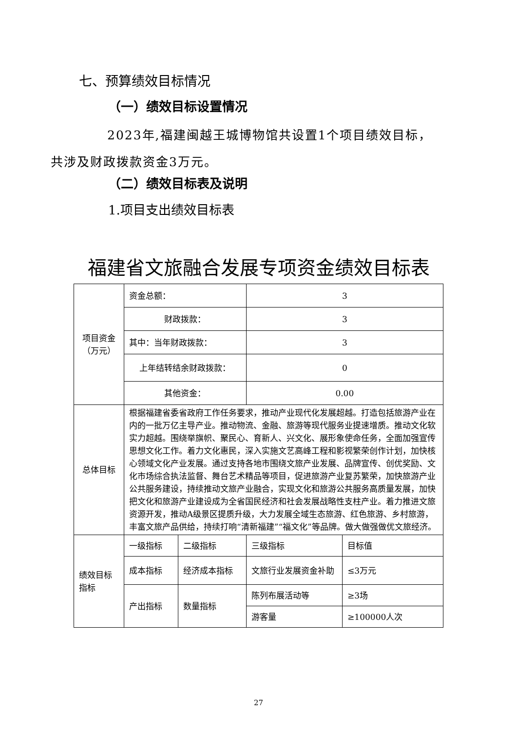七、预算绩效目标情况
（一）绩效目标设置情况
2023年,福建闽越王城博物馆共设置1个项目绩效目标，
共涉及财政拨款资金3万元。
（二）绩效目标表及说明
1.项目支出绩效目标表
福建省文旅融合发展专项资金绩效目标表
| 项目资金（万元） | 资金总额： | | 3 | |
| | 财政拨款： | | 3 | |
| | 其中：当年财政拨款： | | 3 | |
| | 上年结转结余财政拨款： | | 0 | |
| | 其他资金： | | 0.00 | |
| 总体目标 | 根据福建省委省政府工作任务要求，推动产业现代化发展超越。打造包括旅游产业在内的一批万亿主导产业。推动物流、金融、旅游等现代服务业提速增质。推动文化软实力超越。围绕举旗帜、聚民心、育新人、兴文化、展形象使命任务，全面加强宣传思想文化工作。着力文化惠民，深入实施文艺高峰工程和影视繁荣创作计划，加快核心领域文化产业发展。通过支持各地市围绕文旅产业发展、品牌宣传、创优奖励、文化市场综合执法监督、舞台艺术精品等项目，促进旅游产业复苏繁荣，加快旅游产业公共服务建设，持续推动文旅产业融合，实现文化和旅游公共服务高质量发展，加快把文化和旅游产业建设成为全省国民经济和社会发展战略性支柱产业。着力推进文旅资源开发，推动A级景区提质升级，大力发展全域生态旅游、红色旅游、乡村旅游，丰富文旅产品供给，持续打响“清新福建”“福文化”等品牌。做大做强做优文旅经济。 | | | |
| 绩效目标指标 | 一级指标 | 二级指标 | 三级指标 | 目标值 |
| | 成本指标 | 经济成本指标 | 文旅行业发展资金补助 | ≤3万元 |
| | 产出指标 | 数量指标 | 陈列布展活动等 | ≥3场 |
| | | | 游客量 | ≥100000人次 |
27